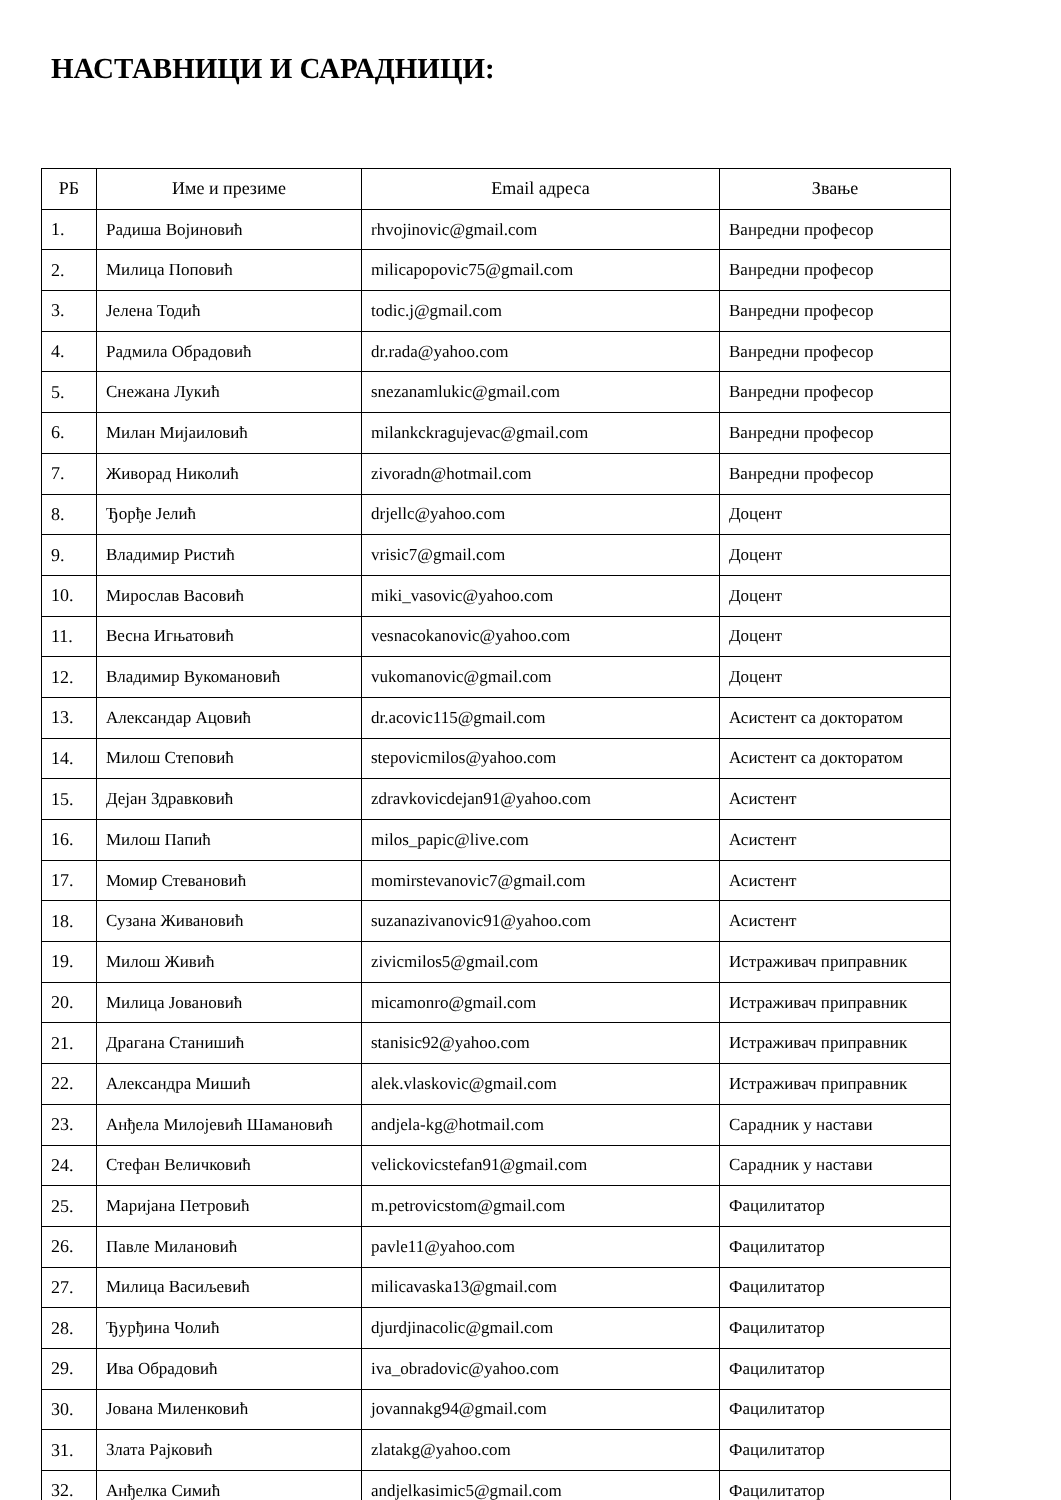НАСТАВНИЦИ И САРАДНИЦИ:
| РБ | Име и презиме | Email адреса | Звање |
| --- | --- | --- | --- |
| 1. | Радиша Војиновић | rhvojinovic@gmail.com | Ванредни професор |
| 2. | Милица Поповић | milicapopovic75@gmail.com | Ванредни професор |
| 3. | Јелена Тодић | todic.j@gmail.com | Ванредни професор |
| 4. | Радмила Обрадовић | dr.rada@yahoo.com | Ванредни професор |
| 5. | Снежана Лукић | snezanamlukic@gmail.com | Ванредни професор |
| 6. | Милан Мијаиловић | milankckragujevac@gmail.com | Ванредни професор |
| 7. | Живорад Николић | zivoradn@hotmail.com | Ванредни професор |
| 8. | Ђорђе Јелић | drjellc@yahoo.com | Доцент |
| 9. | Владимир Ристић | vrisic7@gmail.com | Доцент |
| 10. | Мирослав Васовић | miki_vasovic@yahoo.com | Доцент |
| 11. | Весна Игњатовић | vesnacokanovic@yahoo.com | Доцент |
| 12. | Владимир Вукомановић | vukomanovic@gmail.com | Доцент |
| 13. | Александар Ацовић | dr.acovic115@gmail.com | Асистент са докторатом |
| 14. | Милош Степовић | stepovicmilos@yahoo.com | Асистент са докторатом |
| 15. | Дејан Здравковић | zdravkovicdejan91@yahoo.com | Асистент |
| 16. | Милош Папић | milos_papic@live.com | Асистент |
| 17. | Момир Стевановић | momirstevanovic7@gmail.com | Асистент |
| 18. | Сузана Живановић | suzanazivanovic91@yahoo.com | Асистент |
| 19. | Милош Живић | zivicmilos5@gmail.com | Истраживач приправник |
| 20. | Милица Јовановић | micamonro@gmail.com | Истраживач приправник |
| 21. | Драгана Станишић | stanisic92@yahoo.com | Истраживач приправник |
| 22. | Александра Мишић | alek.vlaskovic@gmail.com | Истраживач приправник |
| 23. | Анђела Милојевић Шамановић | andjela-kg@hotmail.com | Сарадник у настави |
| 24. | Стефан Величковић | velickovicstefan91@gmail.com | Сарадник у настави |
| 25. | Маријана Петровић | m.petrovicstom@gmail.com | Фацилитатор |
| 26. | Павле Милановић | pavle11@yahoo.com | Фацилитатор |
| 27. | Милица Васиљевић | milicavaska13@gmail.com | Фацилитатор |
| 28. | Ђурђина Чолић | djurdjinacolic@gmail.com | Фацилитатор |
| 29. | Ива Обрадовић | iva_obradovic@yahoo.com | Фацилитатор |
| 30. | Јована Миленковић | jovannakg94@gmail.com | Фацилитатор |
| 31. | Злата Рајковић | zlatakg@yahoo.com | Фацилитатор |
| 32. | Анђелка Симић | andjelkasimic5@gmail.com | Фацилитатор |